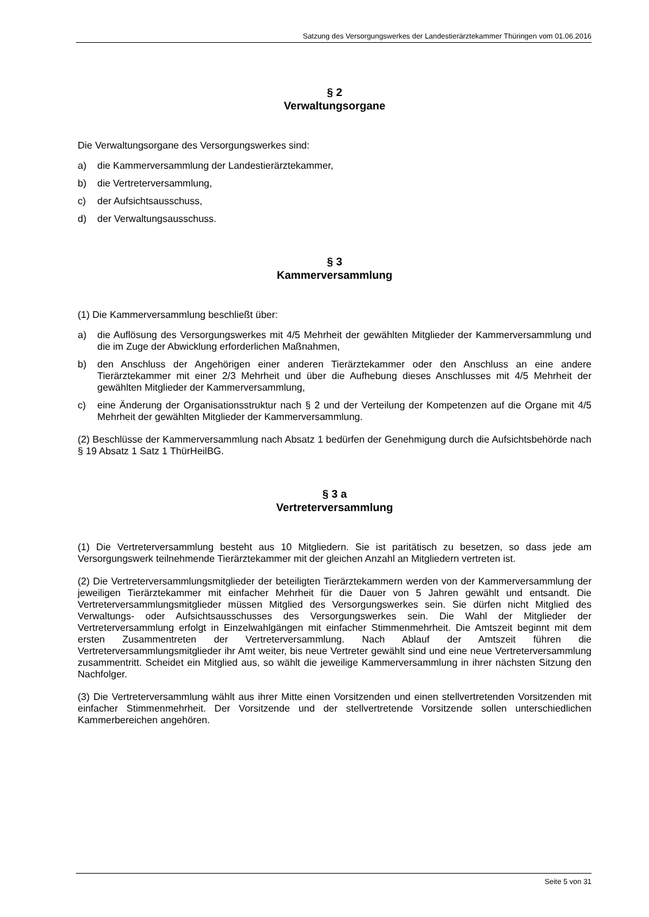Satzung des Versorgungswerkes der Landestierärztekammer Thüringen vom 01.06.2016
§ 2
Verwaltungsorgane
Die Verwaltungsorgane des Versorgungswerkes sind:
a) die Kammerversammlung der Landestierärztekammer,
b) die Vertreterversammlung,
c) der Aufsichtsausschuss,
d) der Verwaltungsausschuss.
§ 3
Kammerversammlung
(1) Die Kammerversammlung beschließt über:
a) die Auflösung des Versorgungswerkes mit 4/5 Mehrheit der gewählten Mitglieder der Kammerversammlung und die im Zuge der Abwicklung erforderlichen Maßnahmen,
b) den Anschluss der Angehörigen einer anderen Tierärztekammer oder den Anschluss an eine andere Tierärztekammer mit einer 2/3 Mehrheit und über die Aufhebung dieses Anschlusses mit 4/5 Mehrheit der gewählten Mitglieder der Kammerversammlung,
c) eine Änderung der Organisationsstruktur nach § 2 und der Verteilung der Kompetenzen auf die Organe mit 4/5 Mehrheit der gewählten Mitglieder der Kammerversammlung.
(2) Beschlüsse der Kammerversammlung nach Absatz 1 bedürfen der Genehmigung durch die Aufsichtsbehörde nach § 19 Absatz 1 Satz 1 ThürHeilBG.
§ 3 a
Vertreterversammlung
(1) Die Vertreterversammlung besteht aus 10 Mitgliedern. Sie ist paritätisch zu besetzen, so dass jede am Versorgungswerk teilnehmende Tierärztekammer mit der gleichen Anzahl an Mitgliedern vertreten ist.
(2) Die Vertreterversammlungsmitglieder der beteiligten Tierärztekammern werden von der Kammerversammlung der jeweiligen Tierärztekammer mit einfacher Mehrheit für die Dauer von 5 Jahren gewählt und entsandt. Die Vertreterversammlungsmitglieder müssen Mitglied des Versorgungswerkes sein. Sie dürfen nicht Mitglied des Verwaltungs- oder Aufsichtsausschusses des Versorgungswerkes sein. Die Wahl der Mitglieder der Vertreterversammlung erfolgt in Einzelwahlgängen mit einfacher Stimmenmehrheit. Die Amtszeit beginnt mit dem ersten Zusammentreten der Vertreterversammlung. Nach Ablauf der Amtszeit führen die Vertreterversammlungsmitglieder ihr Amt weiter, bis neue Vertreter gewählt sind und eine neue Vertreterversammlung zusammentritt. Scheidet ein Mitglied aus, so wählt die jeweilige Kammerversammlung in ihrer nächsten Sitzung den Nachfolger.
(3) Die Vertreterversammlung wählt aus ihrer Mitte einen Vorsitzenden und einen stellvertretenden Vorsitzenden mit einfacher Stimmenmehrheit. Der Vorsitzende und der stellvertretende Vorsitzende sollen unterschiedlichen Kammerbereichen angehören.
Seite 5 von 31